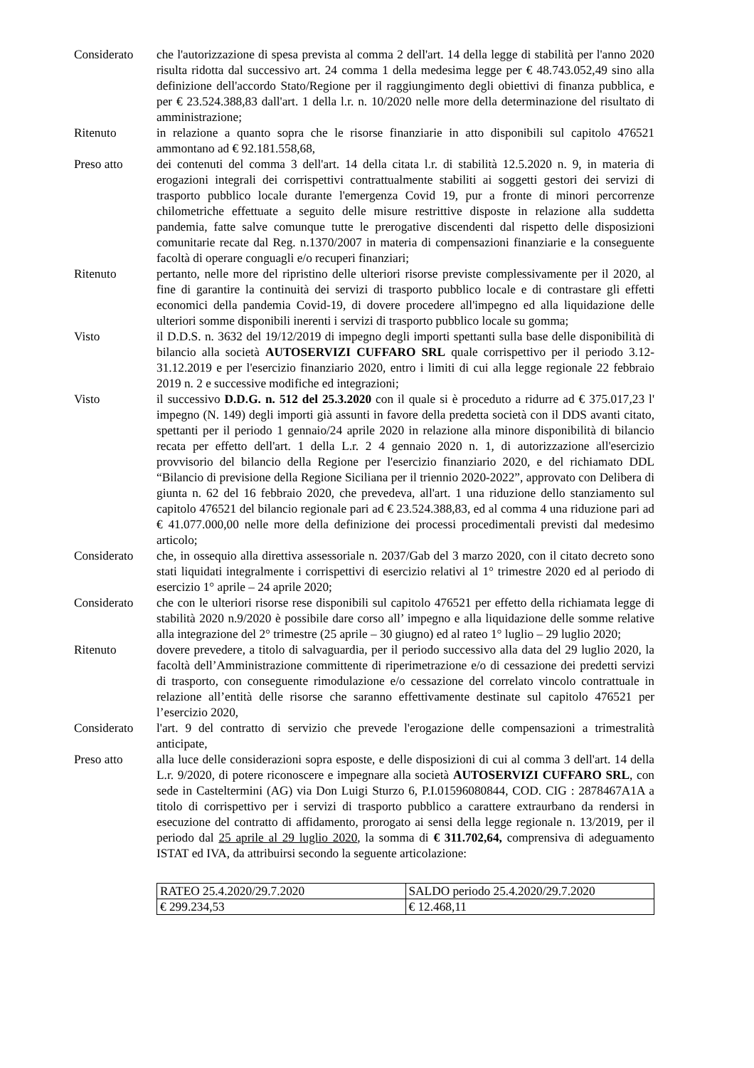Considerato che l'autorizzazione di spesa prevista al comma 2 dell'art. 14 della legge di stabilità per l'anno 2020 risulta ridotta dal successivo art. 24 comma 1 della medesima legge per € 48.743.052,49 sino alla definizione dell'accordo Stato/Regione per il raggiungimento degli obiettivi di finanza pubblica, e per € 23.524.388,83 dall'art. 1 della l.r. n. 10/2020 nelle more della determinazione del risultato di amministrazione;
Ritenuto in relazione a quanto sopra che le risorse finanziarie in atto disponibili sul capitolo 476521 ammontano ad € 92.181.558,68,
Preso atto dei contenuti del comma 3 dell'art. 14 della citata l.r. di stabilità 12.5.2020 n. 9, in materia di erogazioni integrali dei corrispettivi contrattualmente stabiliti ai soggetti gestori dei servizi di trasporto pubblico locale durante l'emergenza Covid 19, pur a fronte di minori percorrenze chilometriche effettuate a seguito delle misure restrittive disposte in relazione alla suddetta pandemia, fatte salve comunque tutte le prerogative discendenti dal rispetto delle disposizioni comunitarie recate dal Reg. n.1370/2007 in materia di compensazioni finanziarie e la conseguente facoltà di operare conguagli e/o recuperi finanziari;
Ritenuto pertanto, nelle more del ripristino delle ulteriori risorse previste complessivamente per il 2020, al fine di garantire la continuità dei servizi di trasporto pubblico locale e di contrastare gli effetti economici della pandemia Covid-19, di dovere procedere all'impegno ed alla liquidazione delle ulteriori somme disponibili inerenti i servizi di trasporto pubblico locale su gomma;
Visto il D.D.S. n. 3632 del 19/12/2019 di impegno degli importi spettanti sulla base delle disponibilità di bilancio alla società AUTOSERVIZI CUFFARO SRL quale corrispettivo per il periodo 3.12-31.12.2019 e per l'esercizio finanziario 2020, entro i limiti di cui alla legge regionale 22 febbraio 2019 n. 2 e successive modifiche ed integrazioni;
Visto il successivo D.D.G. n. 512 del 25.3.2020 con il quale si è proceduto a ridurre ad € 375.017,23 l' impegno (N. 149) degli importi già assunti in favore della predetta società con il DDS avanti citato, spettanti per il periodo 1 gennaio/24 aprile 2020 in relazione alla minore disponibilità di bilancio recata per effetto dell'art. 1 della L.r. 2 4 gennaio 2020 n. 1, di autorizzazione all'esercizio provvisorio del bilancio della Regione per l'esercizio finanziario 2020, e del richiamato DDL “Bilancio di previsione della Regione Siciliana per il triennio 2020-2022”, approvato con Delibera di giunta n. 62 del 16 febbraio 2020, che prevedeva, all'art. 1 una riduzione dello stanziamento sul capitolo 476521 del bilancio regionale pari ad € 23.524.388,83, ed al comma 4 una riduzione pari ad € 41.077.000,00 nelle more della definizione dei processi procedimentali previsti dal medesimo articolo;
Considerato che, in ossequio alla direttiva assessoriale n. 2037/Gab del 3 marzo 2020, con il citato decreto sono stati liquidati integralmente i corrispettivi di esercizio relativi al 1° trimestre 2020 ed al periodo di esercizio 1° aprile – 24 aprile 2020;
Considerato che con le ulteriori risorse rese disponibili sul capitolo 476521 per effetto della richiamata legge di stabilità 2020 n.9/2020 è possibile dare corso all’ impegno e alla liquidazione delle somme relative alla integrazione del 2° trimestre (25 aprile – 30 giugno) ed al rateo 1° luglio – 29 luglio 2020;
Ritenuto dovere prevedere, a titolo di salvaguardia, per il periodo successivo alla data del 29 luglio 2020, la facoltà dell’Amministrazione committente di riperimetrazione e/o di cessazione dei predetti servizi di trasporto, con conseguente rimodulazione e/o cessazione del correlato vincolo contrattuale in relazione all’entità delle risorse che saranno effettivamente destinate sul capitolo 476521 per l’esercizio 2020,
Considerato l'art. 9 del contratto di servizio che prevede l'erogazione delle compensazioni a trimestralità anticipate,
Preso atto alla luce delle considerazioni sopra esposte, e delle disposizioni di cui al comma 3 dell'art. 14 della L.r. 9/2020, di potere riconoscere e impegnare alla società AUTOSERVIZI CUFFARO SRL, con sede in Casteltermini (AG) via Don Luigi Sturzo 6, P.I.01596080844, COD. CIG : 2878467A1A a titolo di corrispettivo per i servizi di trasporto pubblico a carattere extraurbano da rendersi in esecuzione del contratto di affidamento, prorogato ai sensi della legge regionale n. 13/2019, per il periodo dal 25 aprile al 29 luglio 2020, la somma di € 311.702,64, comprensiva di adeguamento ISTAT ed IVA, da attribuirsi secondo la seguente articolazione:
| RATEO 25.4.2020/29.7.2020 | SALDO periodo 25.4.2020/29.7.2020 |
| € 299.234,53 | € 12.468,11 |